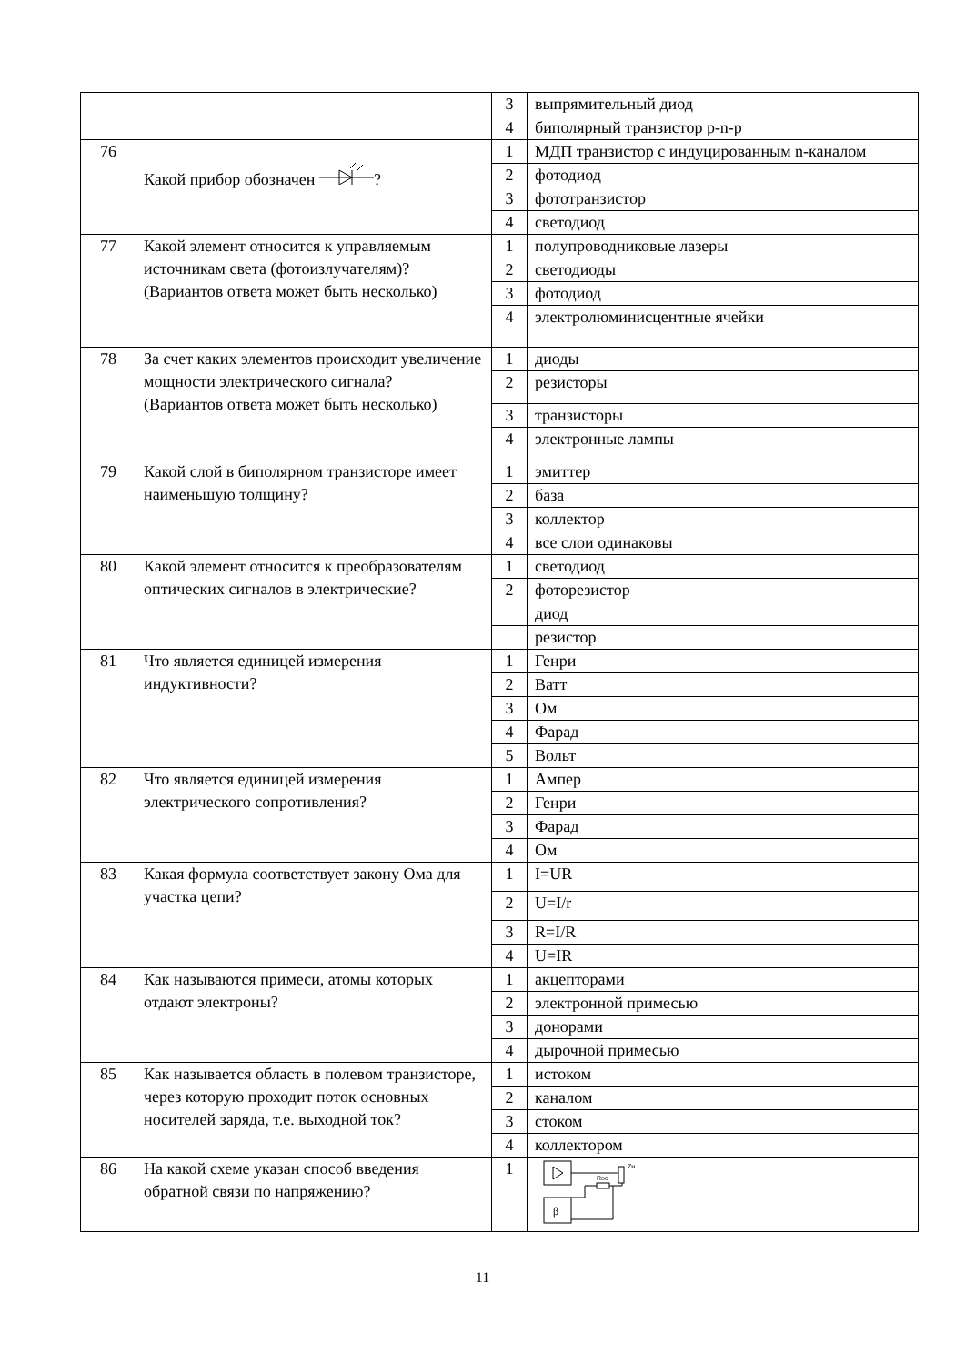| | | 3 | выпрямительный диод |
| | | 4 | биполярный транзистор p-n-p |
| 76 | Какой прибор обозначен ? | 1 | МДП транзистор с индуцированным n-каналом |
| | | 2 | фотодиод |
| | | 3 | фототранзистор |
| | | 4 | светодиод |
| 77 | Какой элемент относится к управляемым источникам света (фотоизлучателям)? (Вариантов ответа может быть несколько) | 1 | полупроводниковые лазеры |
| | | 2 | светодиоды |
| | | 3 | фотодиод |
| | | 4 | электролюминисцентные ячейки |
| 78 | За счет каких элементов происходит увеличение мощности электрического сигнала? (Вариантов ответа может быть несколько) | 1 | диоды |
| | | 2 | резисторы |
| | | 3 | транзисторы |
| | | 4 | электронные лампы |
| 79 | Какой слой в биполярном транзисторе имеет наименьшую толщину? | 1 | эмиттер |
| | | 2 | база |
| | | 3 | коллектор |
| | | 4 | все слои одинаковы |
| 80 | Какой элемент относится к преобразователям оптических сигналов в электрические? | 1 | светодиод |
| | | 2 | фоторезистор |
| | | | диод |
| | | | резистор |
| 81 | Что является единицей измерения индуктивности? | 1 | Генри |
| | | 2 | Ватт |
| | | 3 | Ом |
| | | 4 | Фарад |
| | | 5 | Вольт |
| 82 | Что является единицей измерения электрического сопротивления? | 1 | Ампер |
| | | 2 | Генри |
| | | 3 | Фарад |
| | | 4 | Ом |
| 83 | Какая формула соответствует закону Ома для участка цепи? | 1 | I=UR |
| | | 2 | U=I/r |
| | | 3 | R=I/R |
| | | 4 | U=IR |
| 84 | Как называются примеси, атомы которых отдают электроны? | 1 | акцепторами |
| | | 2 | электронной примесью |
| | | 3 | донорами |
| | | 4 | дырочной примесью |
| 85 | Как называется область в полевом транзисторе, через которую проходит поток основных носителей заряда, т.е. выходной ток? | 1 | истоком |
| | | 2 | каналом |
| | | 3 | стоком |
| | | 4 | коллектором |
| 86 | На какой схеме указан способ введения обратной связи по напряжению? | 1 | Zн Roc β |
11